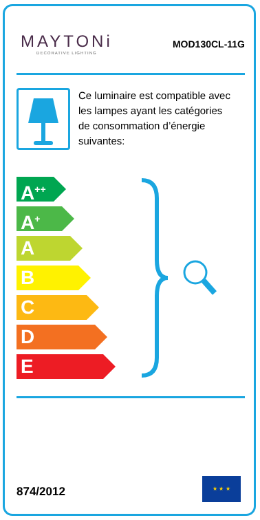MAYTONi
DECORATIVE LIGHTING
MOD130CL-11G
Ce luminaire est compatible avec les lampes ayant les catégories de consommation d’énergie suivantes:
A<sup>++</sup>
A<sup>+</sup>
A
B
C
D
E
874/2012
★ ★ ★